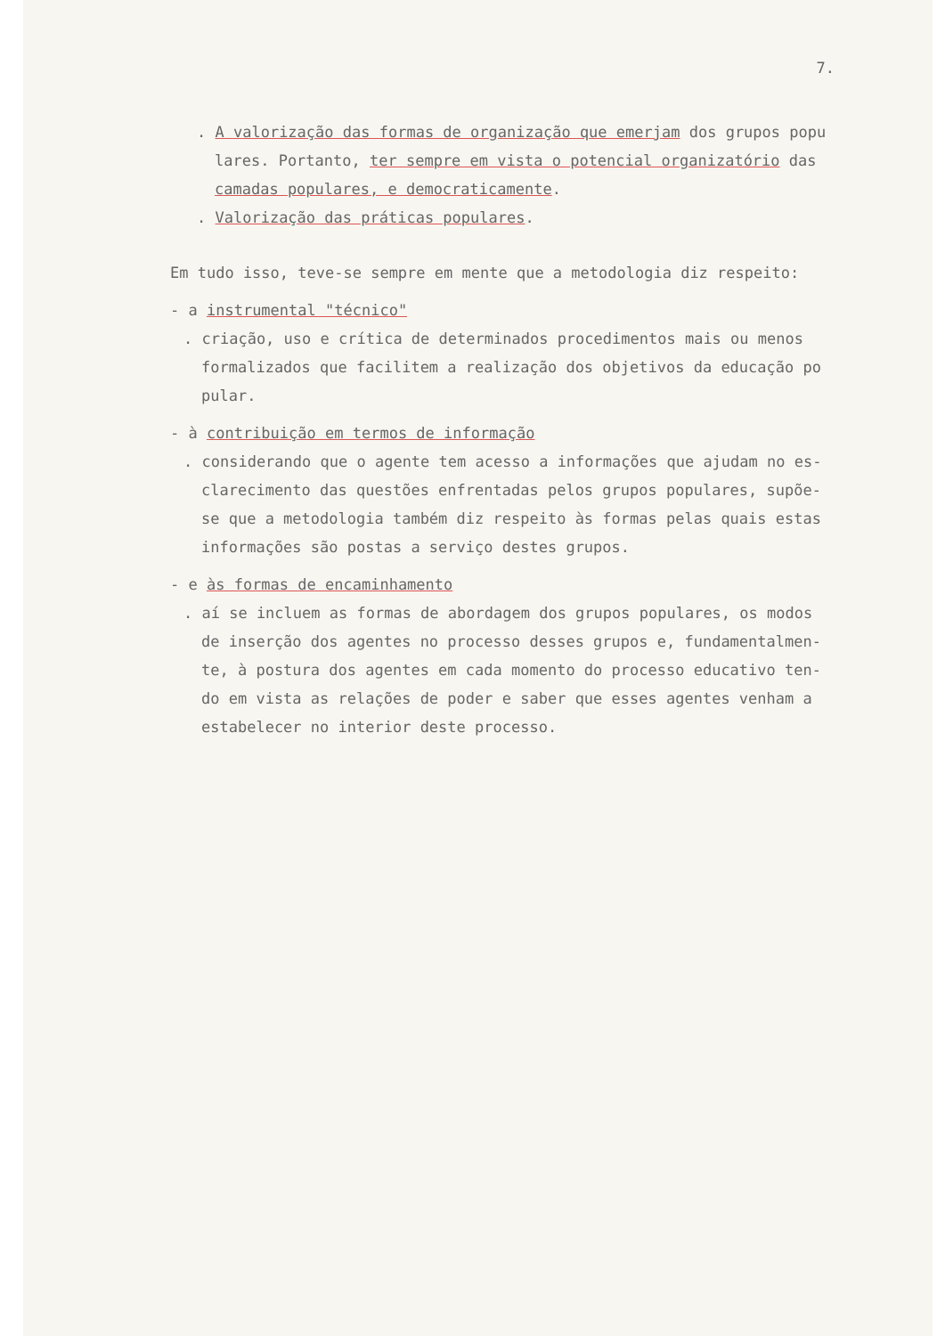7.
. A valorização das formas de organização que emerjam dos grupos popu
lares. Portanto, ter sempre em vista o potencial organizatório das
camadas populares, e democraticamente.
. Valorização das práticas populares.
Em tudo isso, teve-se sempre em mente que a metodologia diz respeito:
- a instrumental "técnico"
. criação, uso e crítica de determinados procedimentos mais ou menos
formalizados que facilitem a realização dos objetivos da educação po
pular.
- à contribuição em termos de informação
. considerando que o agente tem acesso a informações que ajudam no es-
clarecimento das questões enfrentadas pelos grupos populares, supõe-
se que a metodologia também diz respeito às formas pelas quais estas
informações são postas a serviço destes grupos.
- e às formas de encaminhamento
. aí se incluem as formas de abordagem dos grupos populares, os modos
de inserção dos agentes no processo desses grupos e, fundamentalmen-
te, à postura dos agentes em cada momento do processo educativo ten-
do em vista as relações de poder e saber que esses agentes venham a
estabelecer no interior deste processo.